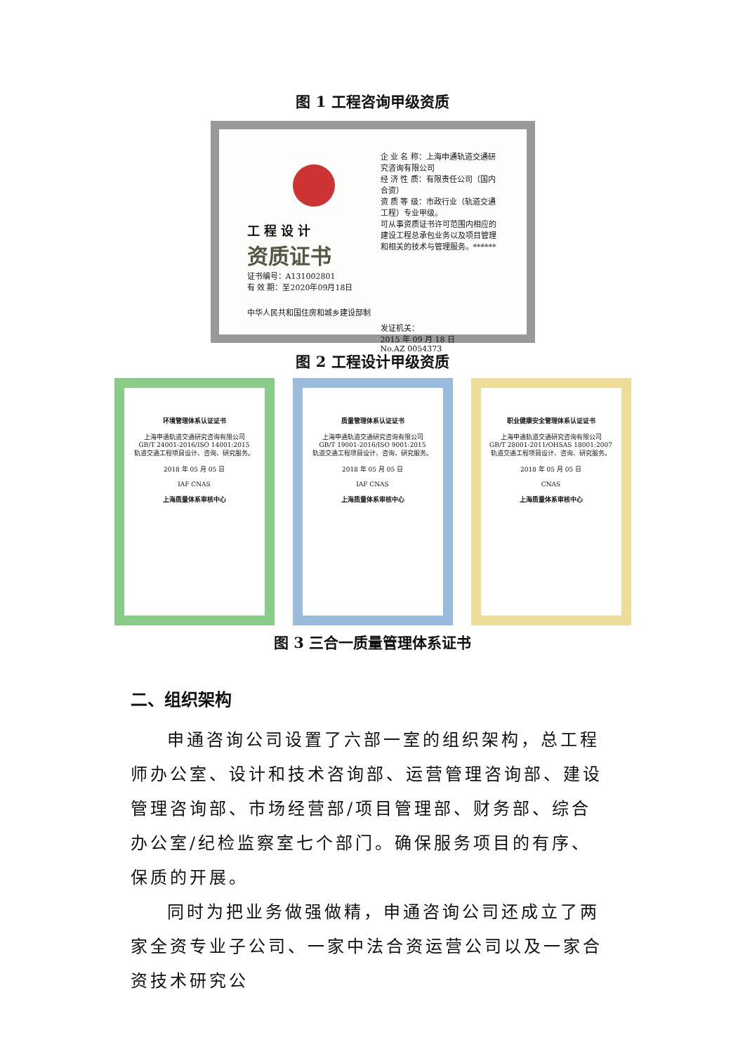图 1 工程咨询甲级资质
工 程 设 计
资质证书
证书编号：A131002801
有 效 期：至2020年09月18日
中华人民共和国住房和城乡建设部制
企 业 名 称：上海申通轨道交通研究咨询有限公司
经 济 性 质：有限责任公司（国内合资）
资 质 等 级：市政行业（轨道交通工程）专业甲级。
可从事资质证书许可范围内相应的建设工程总承包业务以及项目管理和相关的技术与管理服务。******
发证机关：
2015 年 09 月 18 日
No.AZ 0054373
图 2 工程设计甲级资质
环境管理体系认证证书
上海申通轨道交通研究咨询有限公司
GB/T 24001-2016/ISO 14001:2015
轨道交通工程项目设计、咨询、研究服务。
2018 年 05 月 05 日
IAF CNAS
上海质量体系审核中心
质量管理体系认证证书
上海申通轨道交通研究咨询有限公司
GB/T 19001-2016/ISO 9001:2015
轨道交通工程项目设计、咨询、研究服务。
2018 年 05 月 05 日
IAF CNAS
上海质量体系审核中心
职业健康安全管理体系认证证书
上海申通轨道交通研究咨询有限公司
GB/T 28001-2011/OHSAS 18001:2007
轨道交通工程项目设计、咨询、研究服务。
2018 年 05 月 05 日
CNAS
上海质量体系审核中心
图 3 三合一质量管理体系证书
二、组织架构
申通咨询公司设置了六部一室的组织架构，总工程师办公室、设计和技术咨询部、运营管理咨询部、建设管理咨询部、市场经营部/项目管理部、财务部、综合办公室/纪检监察室七个部门。确保服务项目的有序、保质的开展。
同时为把业务做强做精，申通咨询公司还成立了两家全资专业子公司、一家中法合资运营公司以及一家合资技术研究公